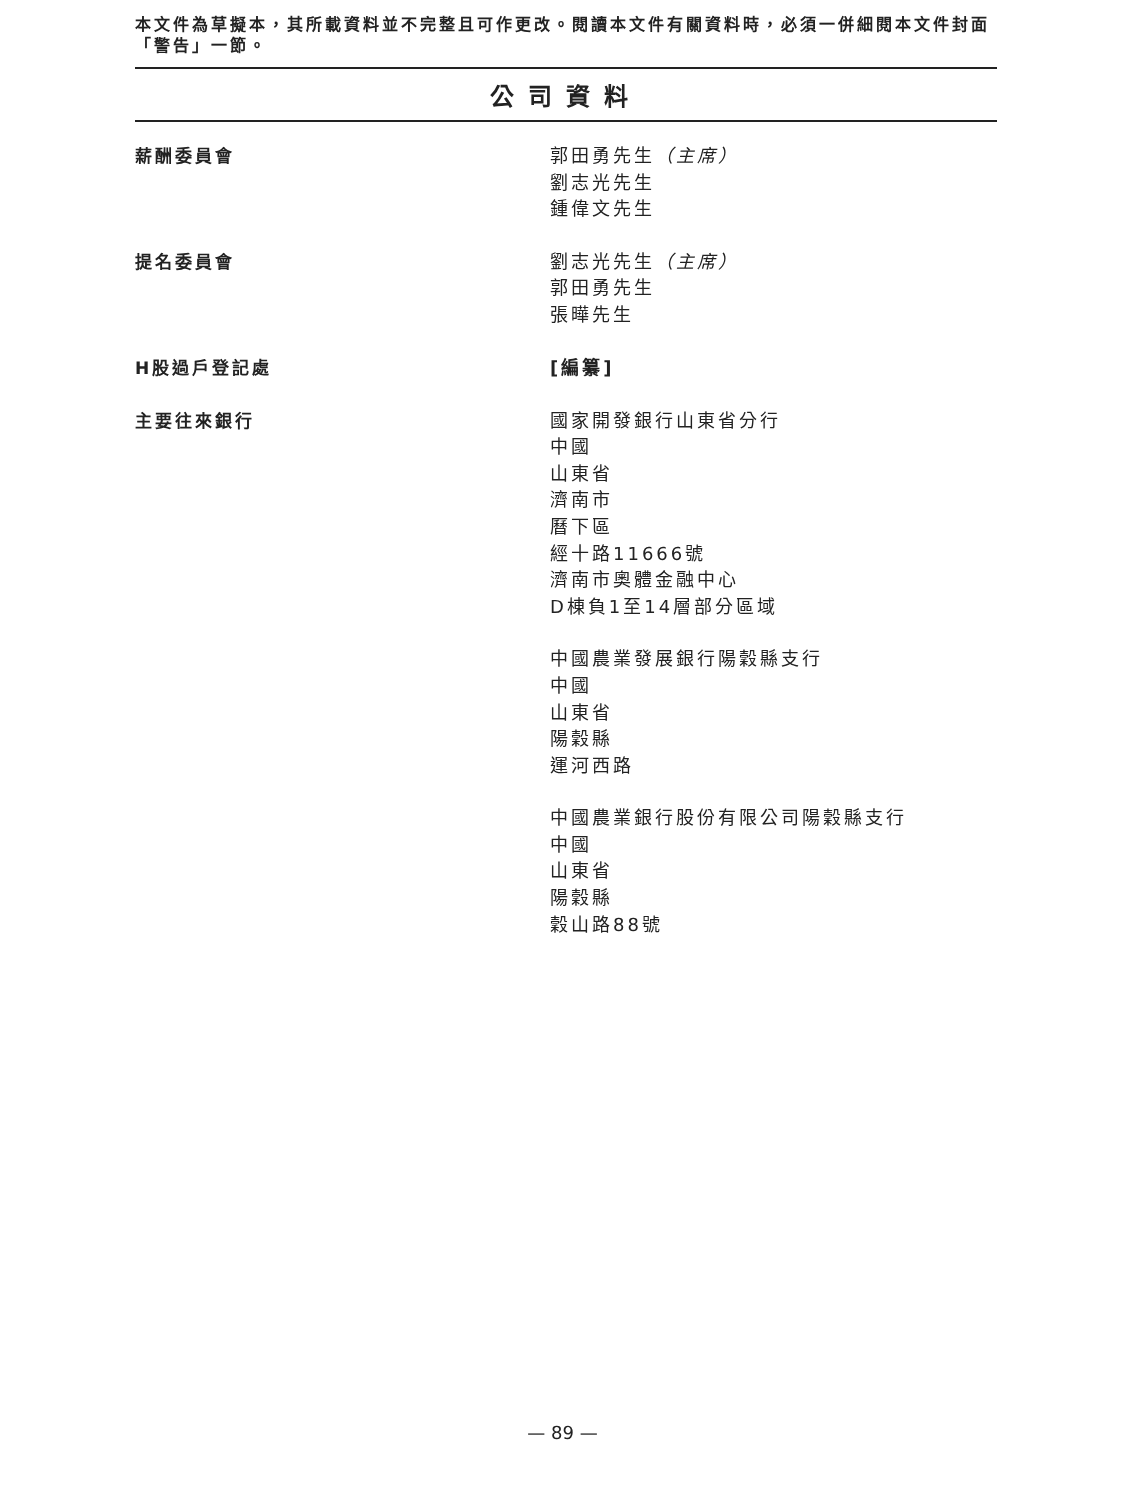本文件為草擬本，其所載資料並不完整且可作更改。閱讀本文件有關資料時，必須一併細閱本文件封面「警告」一節。
公司資料
薪酬委員會
郭田勇先生（主席）
劉志光先生
鍾偉文先生
提名委員會
劉志光先生（主席）
郭田勇先生
張曄先生
H股過戶登記處
[編纂]
主要往來銀行
國家開發銀行山東省分行
中國
山東省
濟南市
曆下區
經十路11666號
濟南市奧體金融中心
D棟負1至14層部分區域
中國農業發展銀行陽穀縣支行
中國
山東省
陽穀縣
運河西路
中國農業銀行股份有限公司陽穀縣支行
中國
山東省
陽穀縣
穀山路88號
— 89 —